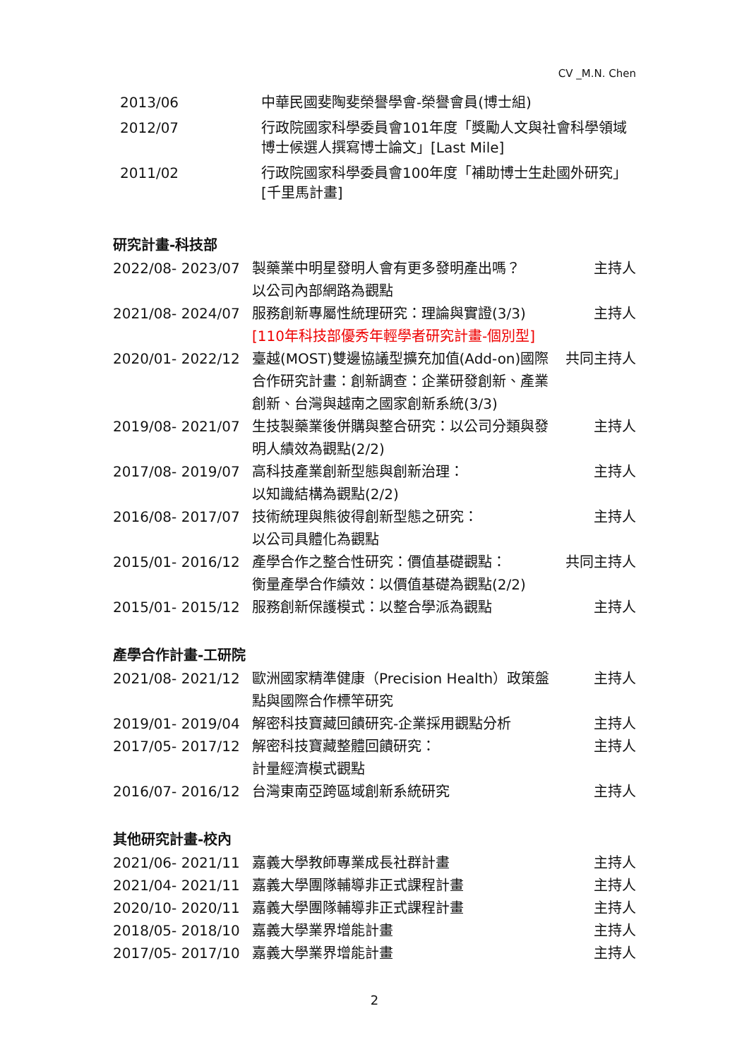CV _M.N. Chen
| 2013/06 | 中華民國斐陶斐榮譽學會-榮譽會員(博士組) |
| 2012/07 | 行政院國家科學委員會101年度「獎勵人文與社會科學領域博士候選人撰寫博士論文」[Last Mile] |
| 2011/02 | 行政院國家科學委員會100年度「補助博士生赴國外研究」[千里馬計畫] |
研究計畫-科技部
| 2022/08- 2023/07 | 製藥業中明星發明人會有更多發明產出嗎？ 以公司內部網路為觀點 | 主持人 |
| 2021/08- 2024/07 | 服務創新專屬性統理研究：理論與實證(3/3) [110年科技部優秀年輕學者研究計畫-個別型] | 主持人 |
| 2020/01- 2022/12 | 臺越(MOST)雙邊協議型擴充加值(Add-on)國際合作研究計畫：創新調查：企業研發創新、產業創新、台灣與越南之國家創新系統(3/3) | 共同主持人 |
| 2019/08- 2021/07 | 生技製藥業後併購與整合研究：以公司分類與發明人績效為觀點(2/2) | 主持人 |
| 2017/08- 2019/07 | 高科技產業創新型態與創新治理： 以知識結構為觀點(2/2) | 主持人 |
| 2016/08- 2017/07 | 技術統理與熊彼得創新型態之研究： 以公司具體化為觀點 | 主持人 |
| 2015/01- 2016/12 | 產學合作之整合性研究：價值基礎觀點： 衡量產學合作績效：以價值基礎為觀點(2/2) | 共同主持人 |
| 2015/01- 2015/12 | 服務創新保護模式：以整合學派為觀點 | 主持人 |
產學合作計畫-工研院
| 2021/08- 2021/12 | 歐洲國家精準健康（Precision Health）政策盤點與國際合作標竿研究 | 主持人 |
| 2019/01- 2019/04 | 解密科技寶藏回饋研究-企業採用觀點分析 | 主持人 |
| 2017/05- 2017/12 | 解密科技寶藏整體回饋研究： 計量經濟模式觀點 | 主持人 |
| 2016/07- 2016/12 | 台灣東南亞跨區域創新系統研究 | 主持人 |
其他研究計畫-校內
| 2021/06- 2021/11 | 嘉義大學教師專業成長社群計畫 | 主持人 |
| 2021/04- 2021/11 | 嘉義大學團隊輔導非正式課程計畫 | 主持人 |
| 2020/10- 2020/11 | 嘉義大學團隊輔導非正式課程計畫 | 主持人 |
| 2018/05- 2018/10 | 嘉義大學業界增能計畫 | 主持人 |
| 2017/05- 2017/10 | 嘉義大學業界增能計畫 | 主持人 |
2